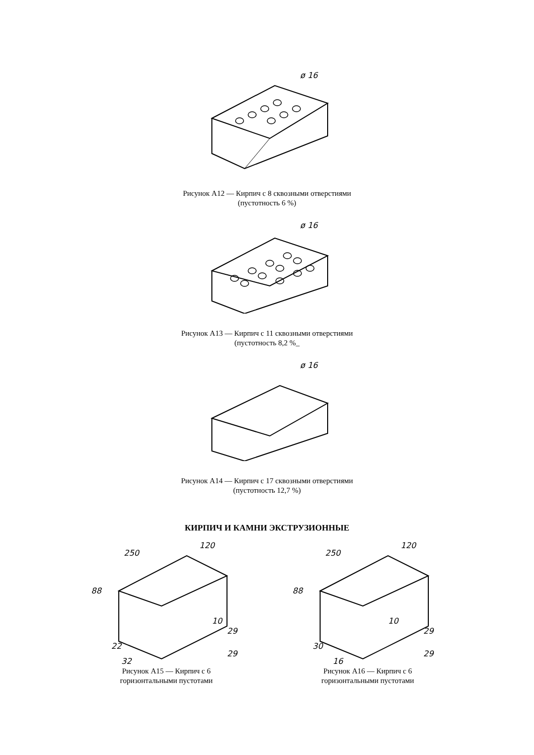ø 16
Рисунок А12 — Кирпич с 8 сквозными отверстиями
(пустотность 6 %)
ø 16
Рисунок А13 — Кирпич с 11 сквозными отверстиями
(пустотность 8,2 %_
ø 16
Рисунок А14 — Кирпич с 17 сквозными отверстиями
(пустотность 12,7 %)
КИРПИЧ И КАМНИ ЭКСТРУЗИОННЫЕ
250
120
88
10
29
29
22
32
Рисунок А15 — Кирпич с 6
горизонтальными пустотами
250
120
88
10
29
29
30
16
Рисунок А16 — Кирпич с 6
горизонтальными пустотами